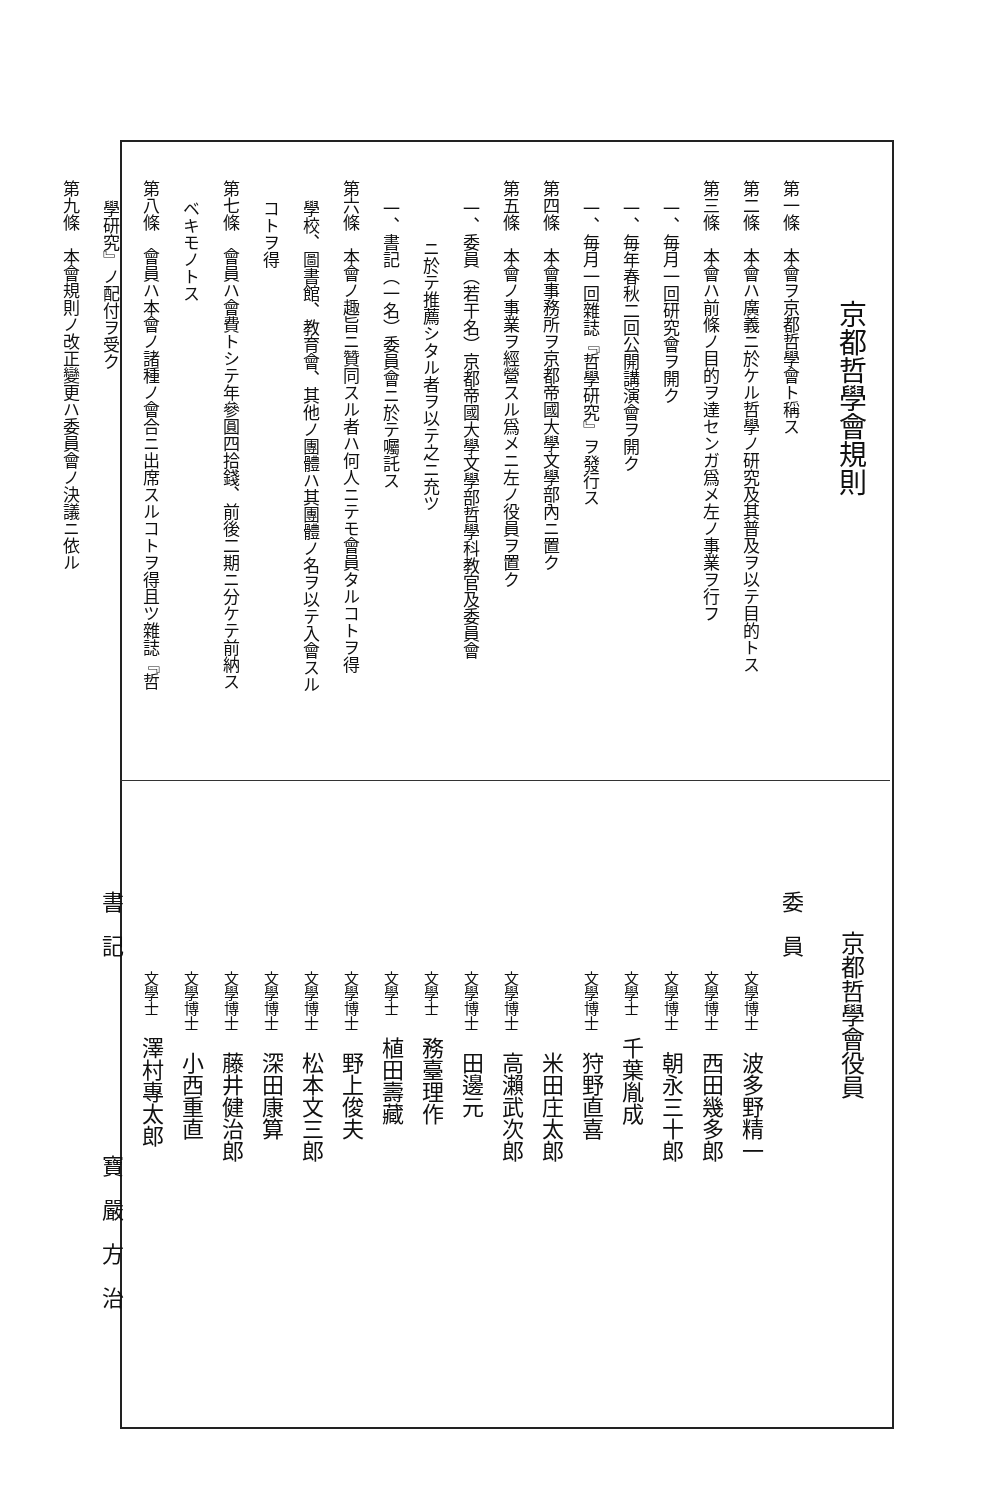京都哲學會規則
第一條　本會ヲ京都哲學會ト稱ス
第二條　本會ハ廣義ニ於ケル哲學ノ研究及其普及ヲ以テ目的トス
第三條　本會ハ前條ノ目的ヲ達センガ爲メ左ノ事業ヲ行フ
一、毎月一回研究會ヲ開ク
一、毎年春秋二回公開講演會ヲ開ク
一、毎月一回雜誌『哲學研究』ヲ發行ス
第四條　本會事務所ヲ京都帝國大學文學部內ニ置ク
第五條　本會ノ事業ヲ經營スル爲メニ左ノ役員ヲ置ク
一、委員（若干名）京都帝國大學文學部哲學科教官及委員會
ニ於テ推薦シタル者ヲ以テ之ニ充ツ
一、書記（一名）委員會ニ於テ囑託ス
第六條　本會ノ趣旨ニ贊同スル者ハ何人ニテモ會員タルコトヲ得
學校、圖書館、教育會、其他ノ團體ハ其團體ノ名ヲ以テ入會スル
コトヲ得
第七條　會員ハ會費トシテ年參圓四拾錢、前後二期ニ分ケテ前納ス
ベキモノトス
第八條　會員ハ本會ノ諸種ノ會合ニ出席スルコトヲ得且ツ雜誌『哲
學研究』ノ配付ヲ受ク
第九條　本會規則ノ改正變更ハ委員會ノ決議ニ依ル
京都哲學會役員
委　員
文學博士 波多野精一
文學博士 西田幾多郎
文學博士 朝永三十郎
文學士 千葉胤成
文學博士 狩野直喜
　　　　 米田庄太郎
文學博士 高瀨武次郎
文學博士 田邊元
文學士 務臺理作
文學士 植田壽藏
文學博士 野上俊夫
文學博士 松本文三郎
文學博士 深田康算
文學博士 藤井健治郎
文學博士 小西重直
文學士 澤村專太郎
書　記　　　　　　　　　寶　嚴　方　治